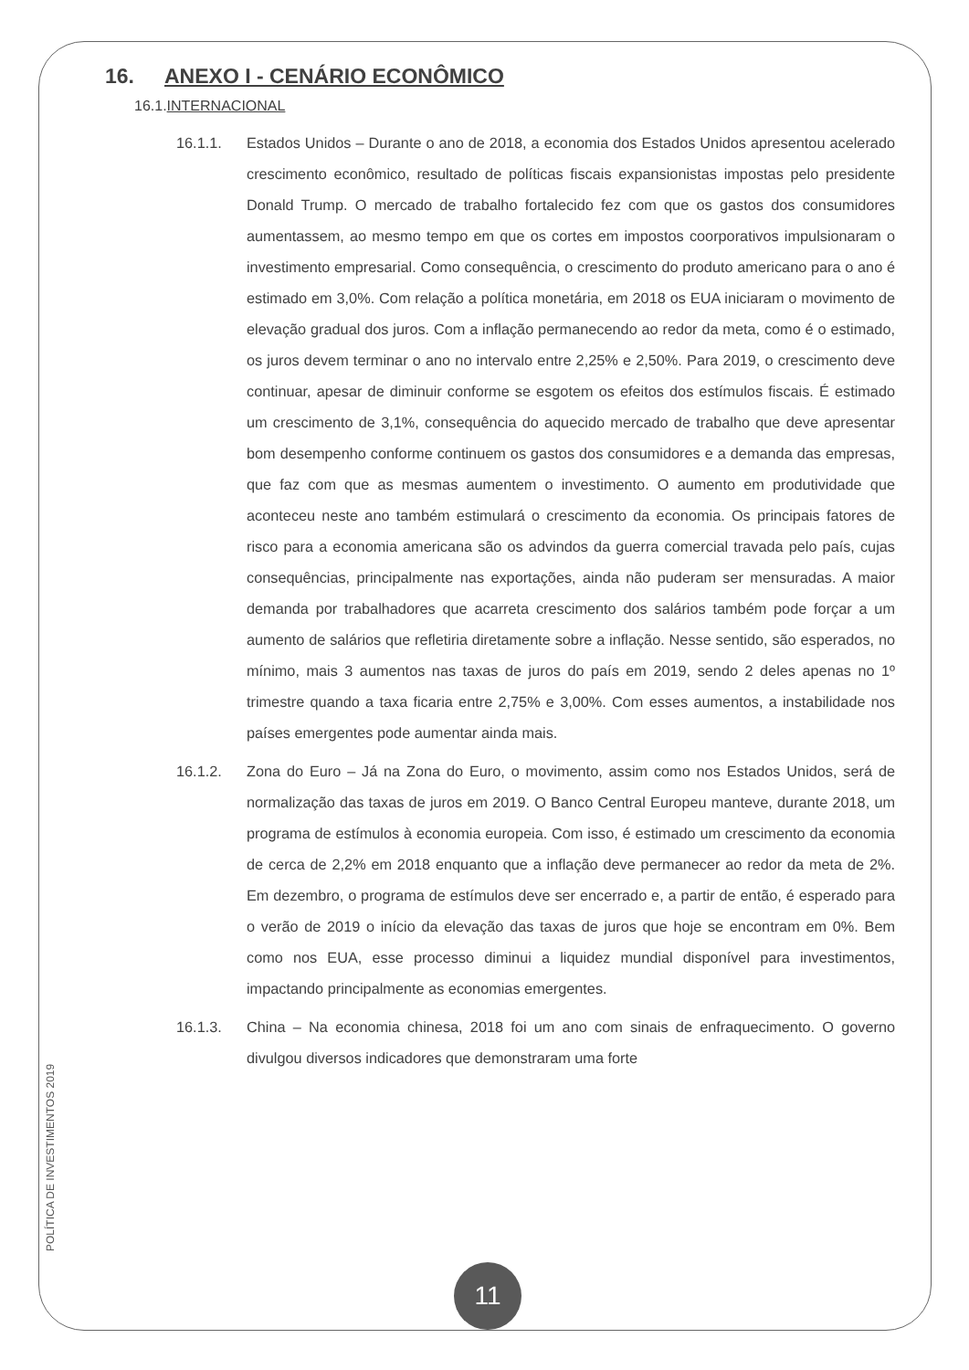16. ANEXO I - CENÁRIO ECONÔMICO
16.1.INTERNACIONAL
16.1.1. Estados Unidos – Durante o ano de 2018, a economia dos Estados Unidos apresentou acelerado crescimento econômico, resultado de políticas fiscais expansionistas impostas pelo presidente Donald Trump. O mercado de trabalho fortalecido fez com que os gastos dos consumidores aumentassem, ao mesmo tempo em que os cortes em impostos coorporativos impulsionaram o investimento empresarial. Como consequência, o crescimento do produto americano para o ano é estimado em 3,0%. Com relação a política monetária, em 2018 os EUA iniciaram o movimento de elevação gradual dos juros. Com a inflação permanecendo ao redor da meta, como é o estimado, os juros devem terminar o ano no intervalo entre 2,25% e 2,50%. Para 2019, o crescimento deve continuar, apesar de diminuir conforme se esgotem os efeitos dos estímulos fiscais. É estimado um crescimento de 3,1%, consequência do aquecido mercado de trabalho que deve apresentar bom desempenho conforme continuem os gastos dos consumidores e a demanda das empresas, que faz com que as mesmas aumentem o investimento. O aumento em produtividade que aconteceu neste ano também estimulará o crescimento da economia. Os principais fatores de risco para a economia americana são os advindos da guerra comercial travada pelo país, cujas consequências, principalmente nas exportações, ainda não puderam ser mensuradas. A maior demanda por trabalhadores que acarreta crescimento dos salários também pode forçar a um aumento de salários que refletiria diretamente sobre a inflação. Nesse sentido, são esperados, no mínimo, mais 3 aumentos nas taxas de juros do país em 2019, sendo 2 deles apenas no 1º trimestre quando a taxa ficaria entre 2,75% e 3,00%. Com esses aumentos, a instabilidade nos países emergentes pode aumentar ainda mais.
16.1.2. Zona do Euro – Já na Zona do Euro, o movimento, assim como nos Estados Unidos, será de normalização das taxas de juros em 2019. O Banco Central Europeu manteve, durante 2018, um programa de estímulos à economia europeia. Com isso, é estimado um crescimento da economia de cerca de 2,2% em 2018 enquanto que a inflação deve permanecer ao redor da meta de 2%. Em dezembro, o programa de estímulos deve ser encerrado e, a partir de então, é esperado para o verão de 2019 o início da elevação das taxas de juros que hoje se encontram em 0%. Bem como nos EUA, esse processo diminui a liquidez mundial disponível para investimentos, impactando principalmente as economias emergentes.
16.1.3. China – Na economia chinesa, 2018 foi um ano com sinais de enfraquecimento. O governo divulgou diversos indicadores que demonstraram uma forte
POLÍTICA DE INVESTIMENTOS 2019
11